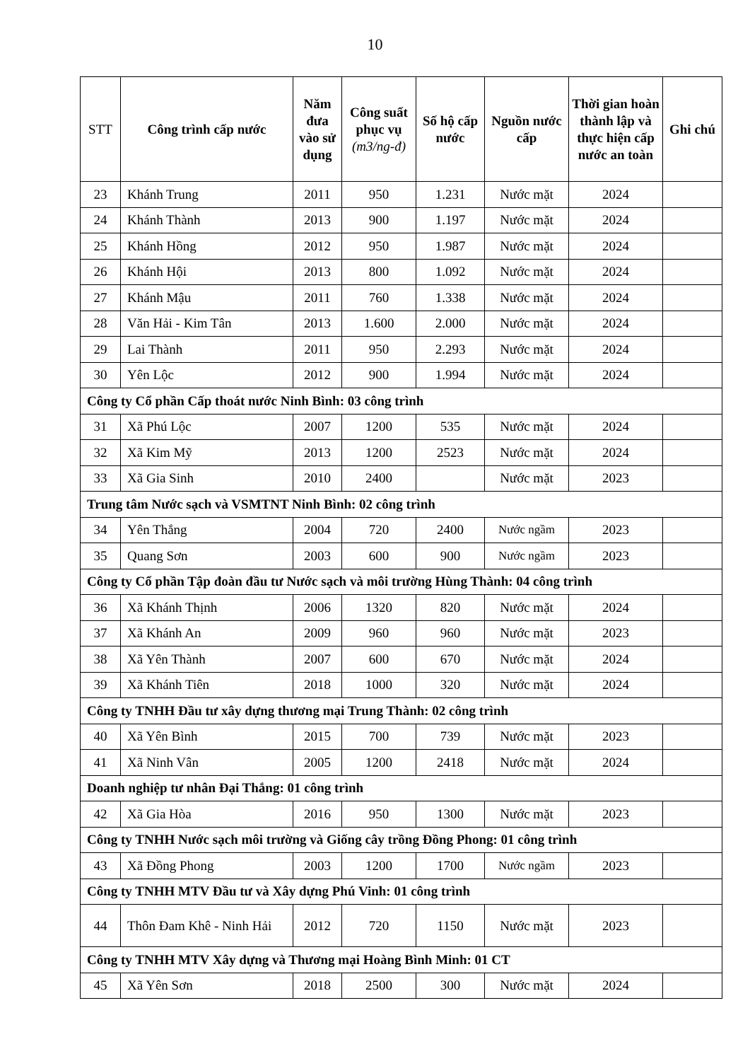10
| STT | Công trình cấp nước | Năm đưa vào sử dụng | Công suất phục vụ (m3/ng-đ) | Số hộ cấp nước | Nguồn nước cấp | Thời gian hoàn thành lập và thực hiện cấp nước an toàn | Ghi chú |
| --- | --- | --- | --- | --- | --- | --- | --- |
| 23 | Khánh Trung | 2011 | 950 | 1.231 | Nước mặt | 2024 | |
| 24 | Khánh Thành | 2013 | 900 | 1.197 | Nước mặt | 2024 | |
| 25 | Khánh Hồng | 2012 | 950 | 1.987 | Nước mặt | 2024 | |
| 26 | Khánh Hội | 2013 | 800 | 1.092 | Nước mặt | 2024 | |
| 27 | Khánh Mậu | 2011 | 760 | 1.338 | Nước mặt | 2024 | |
| 28 | Văn Hải - Kim Tân | 2013 | 1.600 | 2.000 | Nước mặt | 2024 | |
| 29 | Lai Thành | 2011 | 950 | 2.293 | Nước mặt | 2024 | |
| 30 | Yên Lộc | 2012 | 900 | 1.994 | Nước mặt | 2024 | |
| Công ty Cổ phần Cấp thoát nước Ninh Bình: 03 công trình | | | | | | | |
| 31 | Xã Phú Lộc | 2007 | 1200 | 535 | Nước mặt | 2024 | |
| 32 | Xã Kim Mỹ | 2013 | 1200 | 2523 | Nước mặt | 2024 | |
| 33 | Xã Gia Sinh | 2010 | 2400 | | Nước mặt | 2023 | |
| Trung tâm Nước sạch và VSMTNT Ninh Bình: 02 công trình | | | | | | | |
| 34 | Yên Thắng | 2004 | 720 | 2400 | Nước ngầm | 2023 | |
| 35 | Quang Sơn | 2003 | 600 | 900 | Nước ngầm | 2023 | |
| Công ty Cổ phần Tập đoàn đầu tư Nước sạch và môi trường Hùng Thành: 04 công trình | | | | | | | |
| 36 | Xã Khánh Thịnh | 2006 | 1320 | 820 | Nước mặt | 2024 | |
| 37 | Xã Khánh An | 2009 | 960 | 960 | Nước mặt | 2023 | |
| 38 | Xã Yên Thành | 2007 | 600 | 670 | Nước mặt | 2024 | |
| 39 | Xã Khánh Tiên | 2018 | 1000 | 320 | Nước mặt | 2024 | |
| Công ty TNHH Đầu tư xây dựng thương mại Trung Thành: 02 công trình | | | | | | | |
| 40 | Xã Yên Bình | 2015 | 700 | 739 | Nước mặt | 2023 | |
| 41 | Xã Ninh Vân | 2005 | 1200 | 2418 | Nước mặt | 2024 | |
| Doanh nghiệp tư nhân Đại Thắng: 01 công trình | | | | | | | |
| 42 | Xã Gia Hòa | 2016 | 950 | 1300 | Nước mặt | 2023 | |
| Công ty TNHH Nước sạch môi trường và Giống cây trồng Đồng Phong: 01 công trình | | | | | | | |
| 43 | Xã Đồng Phong | 2003 | 1200 | 1700 | Nước ngầm | 2023 | |
| Công ty TNHH MTV Đầu tư và Xây dựng Phú Vinh: 01 công trình | | | | | | | |
| 44 | Thôn Đam Khê - Ninh Hải | 2012 | 720 | 1150 | Nước mặt | 2023 | |
| Công ty TNHH MTV Xây dựng và Thương mại Hoàng Bình Minh: 01 CT | | | | | | | |
| 45 | Xã Yên Sơn | 2018 | 2500 | 300 | Nước mặt | 2024 | |